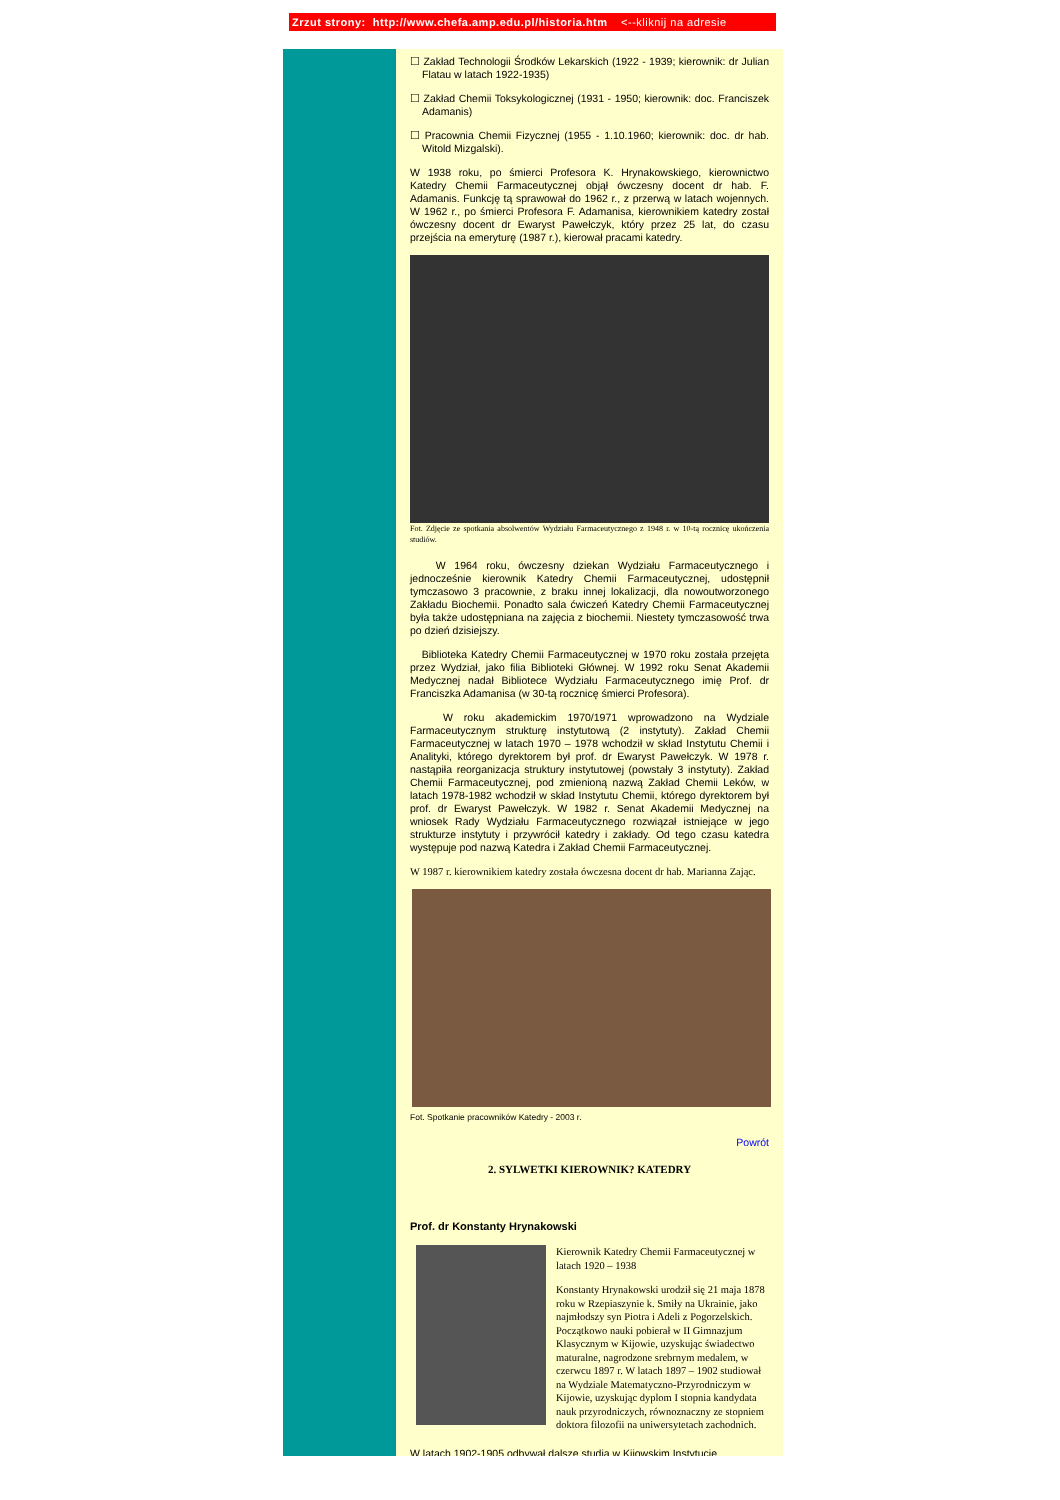Zrzut strony: http://www.chefa.amp.edu.pl/historia.htm <--kliknij na adresie
☐ Zakład Technologii Środków Lekarskich (1922 - 1939; kierownik: dr Julian Flatau w latach 1922-1935)
☐ Zakład Chemii Toksykologicznej (1931 - 1950; kierownik: doc. Franciszek Adamanis)
☐ Pracownia Chemii Fizycznej (1955 - 1.10.1960; kierownik: doc. dr hab. Witold Mizgalski).
W 1938 roku, po śmierci Profesora K. Hrynakowskiego, kierownictwo Katedry Chemii Farmaceutycznej objął ówczesny docent dr hab. F. Adamanis. Funkcję tą sprawował do 1962 r., z przerwą w latach wojennych. W 1962 r., po śmierci Profesora F. Adamanisa, kierownikiem katedry został ówczesny docent dr Ewaryst Pawełczyk, który przez 25 lat, do czasu przejścia na emeryturę (1987 r.), kierował pracami katedry.
Fot. Zdjęcie ze spotkania absolwentów Wydziału Farmaceutycznego z 1948 r. w 10-tą rocznicę ukończenia studiów.
W 1964 roku, ówczesny dziekan Wydziału Farmaceutycznego i jednocześnie kierownik Katedry Chemii Farmaceutycznej, udostępnił tymczasowo 3 pracownie, z braku innej lokalizacji, dla nowoutworzonego Zakładu Biochemii. Ponadto sala ćwiczeń Katedry Chemii Farmaceutycznej była także udostępniana na zajęcia z biochemii. Niestety tymczasowość trwa po dzień dzisiejszy.
Biblioteka Katedry Chemii Farmaceutycznej w 1970 roku została przejęta przez Wydział, jako filia Biblioteki Głównej. W 1992 roku Senat Akademii Medycznej nadał Bibliotece Wydziału Farmaceutycznego imię Prof. dr Franciszka Adamanisa (w 30-tą rocznicę śmierci Profesora).
W roku akademickim 1970/1971 wprowadzono na Wydziale Farmaceutycznym strukturę instytutową (2 instytuty). Zakład Chemii Farmaceutycznej w latach 1970 – 1978 wchodził w skład Instytutu Chemii i Analityki, którego dyrektorem był prof. dr Ewaryst Pawełczyk. W 1978 r. nastąpiła reorganizacja struktury instytutowej (powstały 3 instytuty). Zakład Chemii Farmaceutycznej, pod zmienioną nazwą Zakład Chemii Leków, w latach 1978-1982 wchodził w skład Instytutu Chemii, którego dyrektorem był prof. dr Ewaryst Pawełczyk. W 1982 r. Senat Akademii Medycznej na wniosek Rady Wydziału Farmaceutycznego rozwiązał istniejące w jego strukturze instytuty i przywrócił katedry i zakłady. Od tego czasu katedra występuje pod nazwą Katedra i Zakład Chemii Farmaceutycznej.
W 1987 r. kierownikiem katedry została ówczesna docent dr hab. Marianna Zając.
Fot. Spotkanie pracowników Katedry - 2003 r.
Powrót
2. SYLWETKI KIEROWNIK? KATEDRY
Prof. dr Konstanty Hrynakowski
Kierownik Katedry Chemii Farmaceutycznej w latach 1920 – 1938
Konstanty Hrynakowski urodził się 21 maja 1878 roku w Rzepiaszynie k. Smiły na Ukrainie, jako najmłodszy syn Piotra i Adeli z Pogorzelskich. Początkowo nauki pobierał w II Gimnazjum Klasycznym w Kijowie, uzyskując świadectwo maturalne, nagrodzone srebrnym medalem, w czerwcu 1897 r. W latach 1897 – 1902 studiował na Wydziale Matematyczno-Przyrodniczym w Kijowie, uzyskując dyplom I stopnia kandydata nauk przyrodniczych, równoznaczny ze stopniem doktora filozofii na uniwersytetach zachodnich.
W latach 1902-1905 odbywał dalsze studia w Kijowskim Instytucie